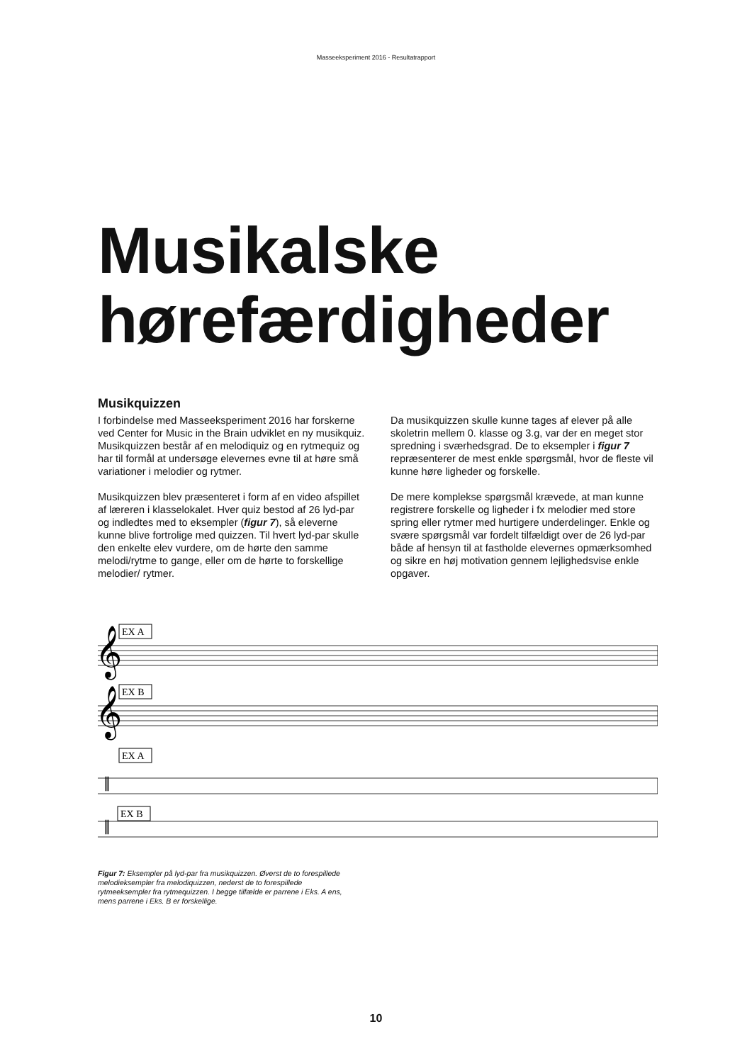Masseeksperiment 2016 - Resultatrapport
Musikalske
hørefærdigheder
Musikquizzen
I forbindelse med Masseeksperiment 2016 har forskerne ved Center for Music in the Brain udviklet en ny musikquiz. Musikquizzen består af en melodiquiz og en rytmequiz og har til formål at undersøge elevernes evne til at høre små variationer i melodier og rytmer.
Musikquizzen blev præsenteret i form af en video afspillet af læreren i klasselokalet. Hver quiz bestod af 26 lyd-par og indledtes med to eksempler (figur 7), så eleverne kunne blive fortrolige med quizzen. Til hvert lyd-par skulle den enkelte elev vurdere, om de hørte den samme melodi/rytme to gange, eller om de hørte to forskellige melodier/ rytmer.
Da musikquizzen skulle kunne tages af elever på alle skoletrin mellem 0. klasse og 3.g, var der en meget stor spredning i sværhedsgrad. De to eksempler i figur 7 repræsenterer de mest enkle spørgsmål, hvor de fleste vil kunne høre ligheder og forskelle.
De mere komplekse spørgsmål krævede, at man kunne registrere forskelle og ligheder i fx melodier med store spring eller rytmer med hurtigere underdelinger. Enkle og svære spørgsmål var fordelt tilfældigt over de 26 lyd-par både af hensyn til at fastholde elevernes opmærksomhed og sikre en høj motivation gennem lejlighedsvise enkle opgaver.
EX A
EX B
EX A
EX B
𝄞
𝄞
𝄥
𝄥
Figur 7: Eksempler på lyd-par fra musikquizzen. Øverst de to forespillede melodieksempler fra melodiquizzen, nederst de to forespillede rytmeeksempler fra rytmequizzen. I begge tilfælde er parrene i Eks. A ens, mens parrene i Eks. B er forskellige.
10